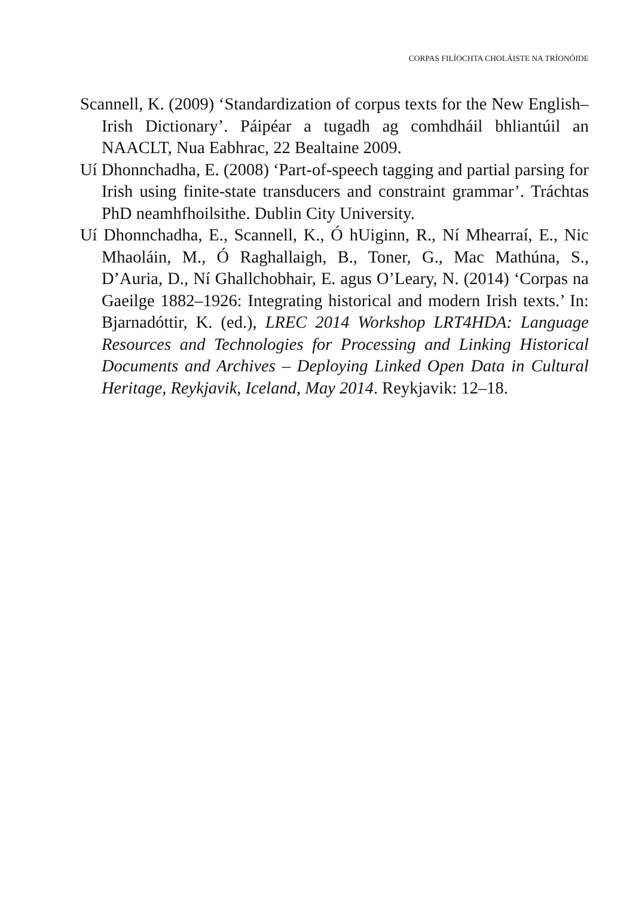CORPAS FILÍOCHTA CHOLÁISTE NA TRÍONÓIDE
Scannell, K. (2009) ‘Standardization of corpus texts for the New English–Irish Dictionary’. Páipéar a tugadh ag comhdháil bhliantúil an NAACLT, Nua Eabhrac, 22 Bealtaine 2009.
Uí Dhonnchadha, E. (2008) ‘Part-of-speech tagging and partial parsing for Irish using finite-state transducers and constraint grammar’. Tráchtas PhD neamhfhoilsithe. Dublin City University.
Uí Dhonnchadha, E., Scannell, K., Ó hUiginn, R., Ní Mhearraí, E., Nic Mhaoláin, M., Ó Raghallaigh, B., Toner, G., Mac Mathúna, S., D’Auria, D., Ní Ghallchobhair, E. agus O’Leary, N. (2014) ‘Corpas na Gaeilge 1882–1926: Integrating historical and modern Irish texts.’ In: Bjarnadóttir, K. (ed.), LREC 2014 Workshop LRT4HDA: Language Resources and Technologies for Processing and Linking Historical Documents and Archives – Deploying Linked Open Data in Cultural Heritage, Reykjavik, Iceland, May 2014. Reykjavik: 12–18.